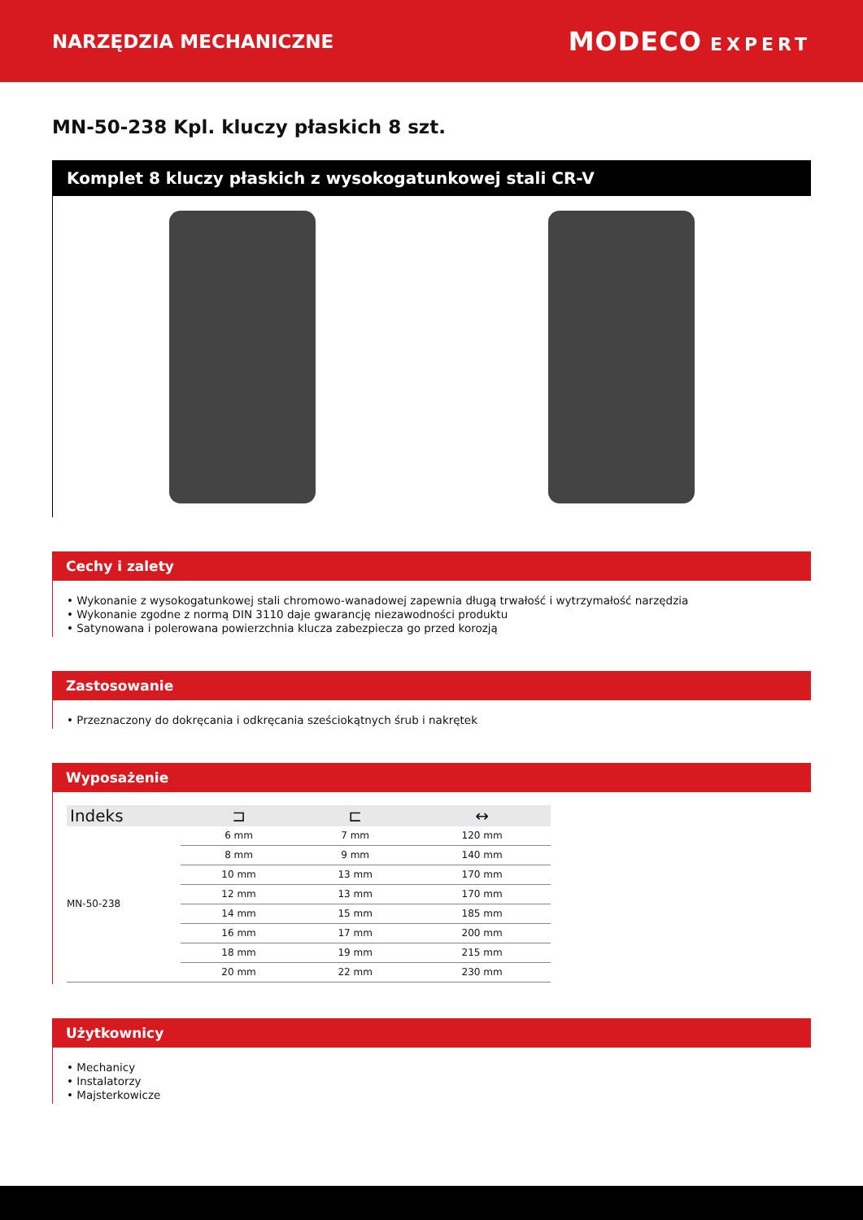NARZĘDZIA MECHANICZNE
MODECO EXPERT
MN-50-238 Kpl. kluczy płaskich 8 szt.
Komplet 8 kluczy płaskich z wysokogatunkowej stali CR-V
Cechy i zalety
• Wykonanie z wysokogatunkowej stali chromowo-wanadowej zapewnia długą trwałość i wytrzymałość narzędzia
• Wykonanie zgodne z normą DIN 3110 daje gwarancję niezawodności produktu
• Satynowana i polerowana powierzchnia klucza zabezpiecza go przed korozją
Zastosowanie
• Przeznaczony do dokręcania i odkręcania sześciokątnych śrub i nakrętek
Wyposażenie
| Indeks | ⊐ | ⊏ | ↔ |
| --- | --- | --- | --- |
| MN-50-238 | 6 mm | 7 mm | 120 mm |
| | 8 mm | 9 mm | 140 mm |
| | 10 mm | 13 mm | 170 mm |
| | 12 mm | 13 mm | 170 mm |
| | 14 mm | 15 mm | 185 mm |
| | 16 mm | 17 mm | 200 mm |
| | 18 mm | 19 mm | 215 mm |
| | 20 mm | 22 mm | 230 mm |
Użytkownicy
• Mechanicy
• Instalatorzy
• Majsterkowicze